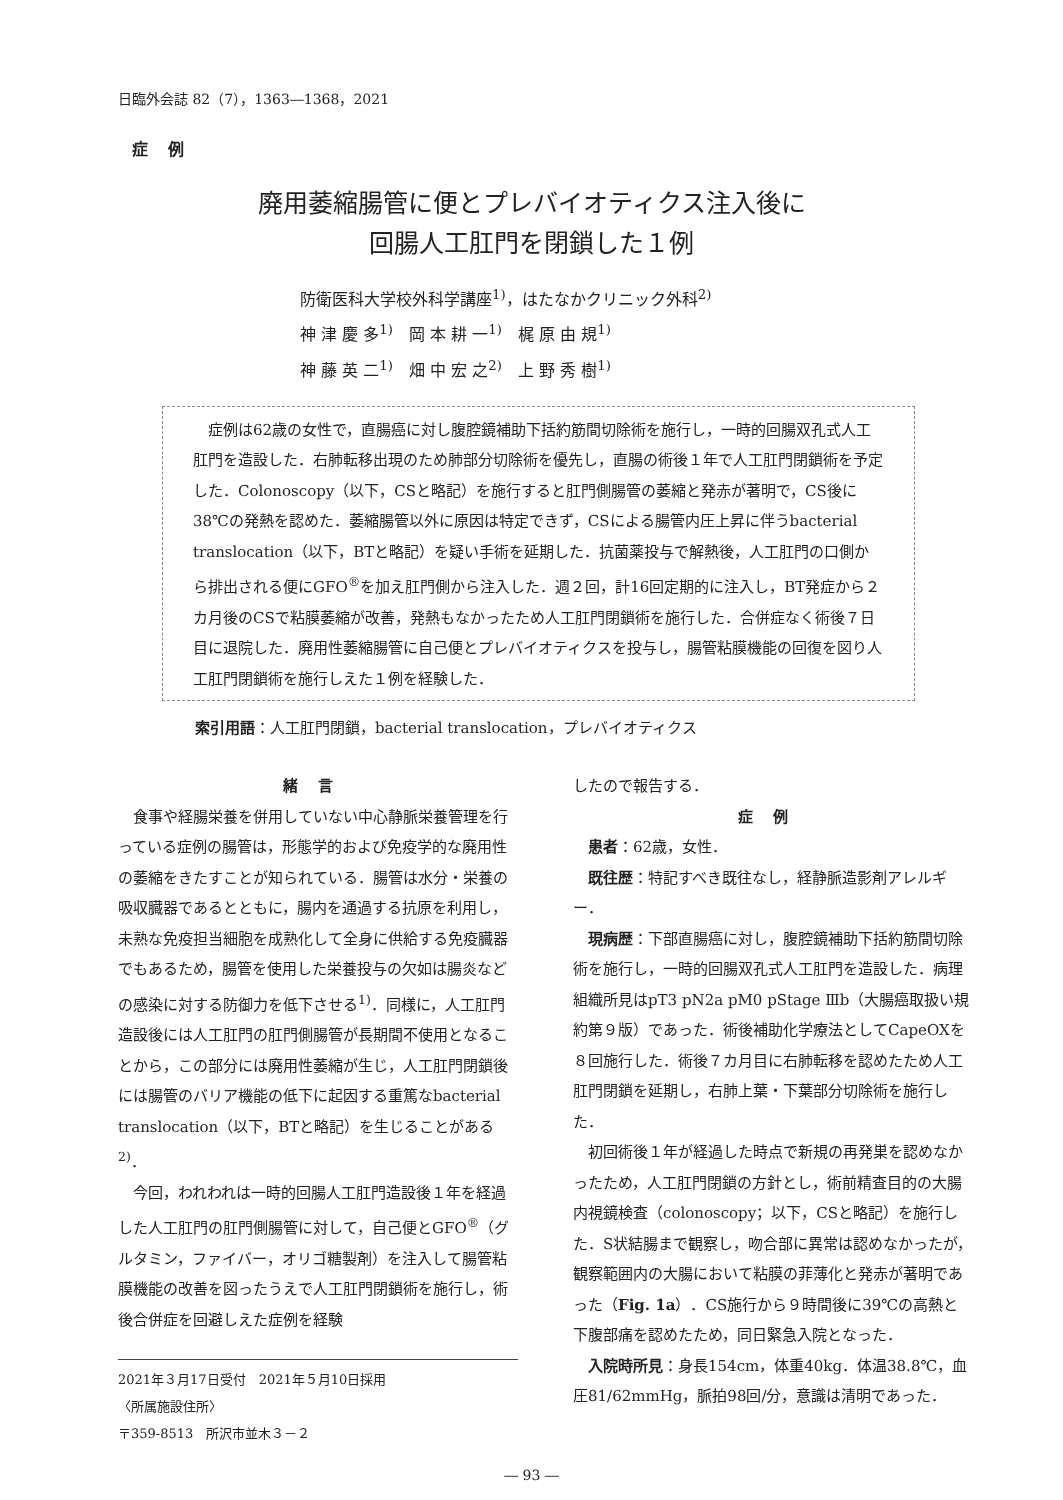日臨外会誌 82（7），1363―1368，2021
症例
廃用萎縮腸管に便とプレバイオティクス注入後に
回腸人工肛門を閉鎖した１例
防衛医科大学校外科学講座<sup>1)</sup>，はたなかクリニック外科<sup>2)</sup>
神 津 慶 多<sup>1)</sup>　岡 本 耕 一<sup>1)</sup>　梶 原 由 規<sup>1)</sup>
神 藤 英 二<sup>1)</sup>　畑 中 宏 之<sup>2)</sup>　上 野 秀 樹<sup>1)</sup>
症例は62歳の女性で，直腸癌に対し腹腔鏡補助下括約筋間切除術を施行し，一時的回腸双孔式人工肛門を造設した．右肺転移出現のため肺部分切除術を優先し，直腸の術後１年で人工肛門閉鎖術を予定した．Colonoscopy（以下，CSと略記）を施行すると肛門側腸管の萎縮と発赤が著明で，CS後に38℃の発熱を認めた．萎縮腸管以外に原因は特定できず，CSによる腸管内圧上昇に伴うbacterial translocation（以下，BTと略記）を疑い手術を延期した．抗菌薬投与で解熱後，人工肛門の口側から排出される便にGFO<sup>®</sup>を加え肛門側から注入した．週２回，計16回定期的に注入し，BT発症から２カ月後のCSで粘膜萎縮が改善，発熱もなかったため人工肛門閉鎖術を施行した．合併症なく術後７日目に退院した．廃用性萎縮腸管に自己便とプレバイオティクスを投与し，腸管粘膜機能の回復を図り人工肛門閉鎖術を施行しえた１例を経験した．
索引用語：人工肛門閉鎖，bacterial translocation，プレバイオティクス
緒言
食事や経腸栄養を併用していない中心静脈栄養管理を行っている症例の腸管は，形態学的および免疫学的な廃用性の萎縮をきたすことが知られている．腸管は水分・栄養の吸収臓器であるとともに，腸内を通過する抗原を利用し，未熟な免疫担当細胞を成熟化して全身に供給する免疫臓器でもあるため，腸管を使用した栄養投与の欠如は腸炎などの感染に対する防御力を低下させる<sup>1)</sup>．同様に，人工肛門造設後には人工肛門の肛門側腸管が長期間不使用となることから，この部分には廃用性萎縮が生じ，人工肛門閉鎖後には腸管のバリア機能の低下に起因する重篤なbacterial translocation（以下，BTと略記）を生じることがある<sup>2)</sup>．
今回，われわれは一時的回腸人工肛門造設後１年を経過した人工肛門の肛門側腸管に対して，自己便とGFO<sup>®</sup>（グルタミン，ファイバー，オリゴ糖製剤）を注入して腸管粘膜機能の改善を図ったうえで人工肛門閉鎖術を施行し，術後合併症を回避しえた症例を経験
2021年３月17日受付　2021年５月10日採用
〈所属施設住所〉
〒359-8513　所沢市並木３－２
したので報告する．
症例
患者：62歳，女性．
既往歴：特記すべき既往なし，経静脈造影剤アレルギー．
現病歴：下部直腸癌に対し，腹腔鏡補助下括約筋間切除術を施行し，一時的回腸双孔式人工肛門を造設した．病理組織所見はpT3 pN2a pM0 pStage Ⅲb（大腸癌取扱い規約第９版）であった．術後補助化学療法としてCapeOXを８回施行した．術後７カ月目に右肺転移を認めたため人工肛門閉鎖を延期し，右肺上葉・下葉部分切除術を施行した．
初回術後１年が経過した時点で新規の再発巣を認めなかったため，人工肛門閉鎖の方針とし，術前精査目的の大腸内視鏡検査（colonoscopy；以下，CSと略記）を施行した．S状結腸まで観察し，吻合部に異常は認めなかったが，観察範囲内の大腸において粘膜の菲薄化と発赤が著明であった（Fig. 1a）．CS施行から９時間後に39℃の高熱と下腹部痛を認めたため，同日緊急入院となった．
入院時所見：身長154cm，体重40kg．体温38.8℃，血圧81/62mmHg，脈拍98回/分，意識は清明であった．
― 93 ―